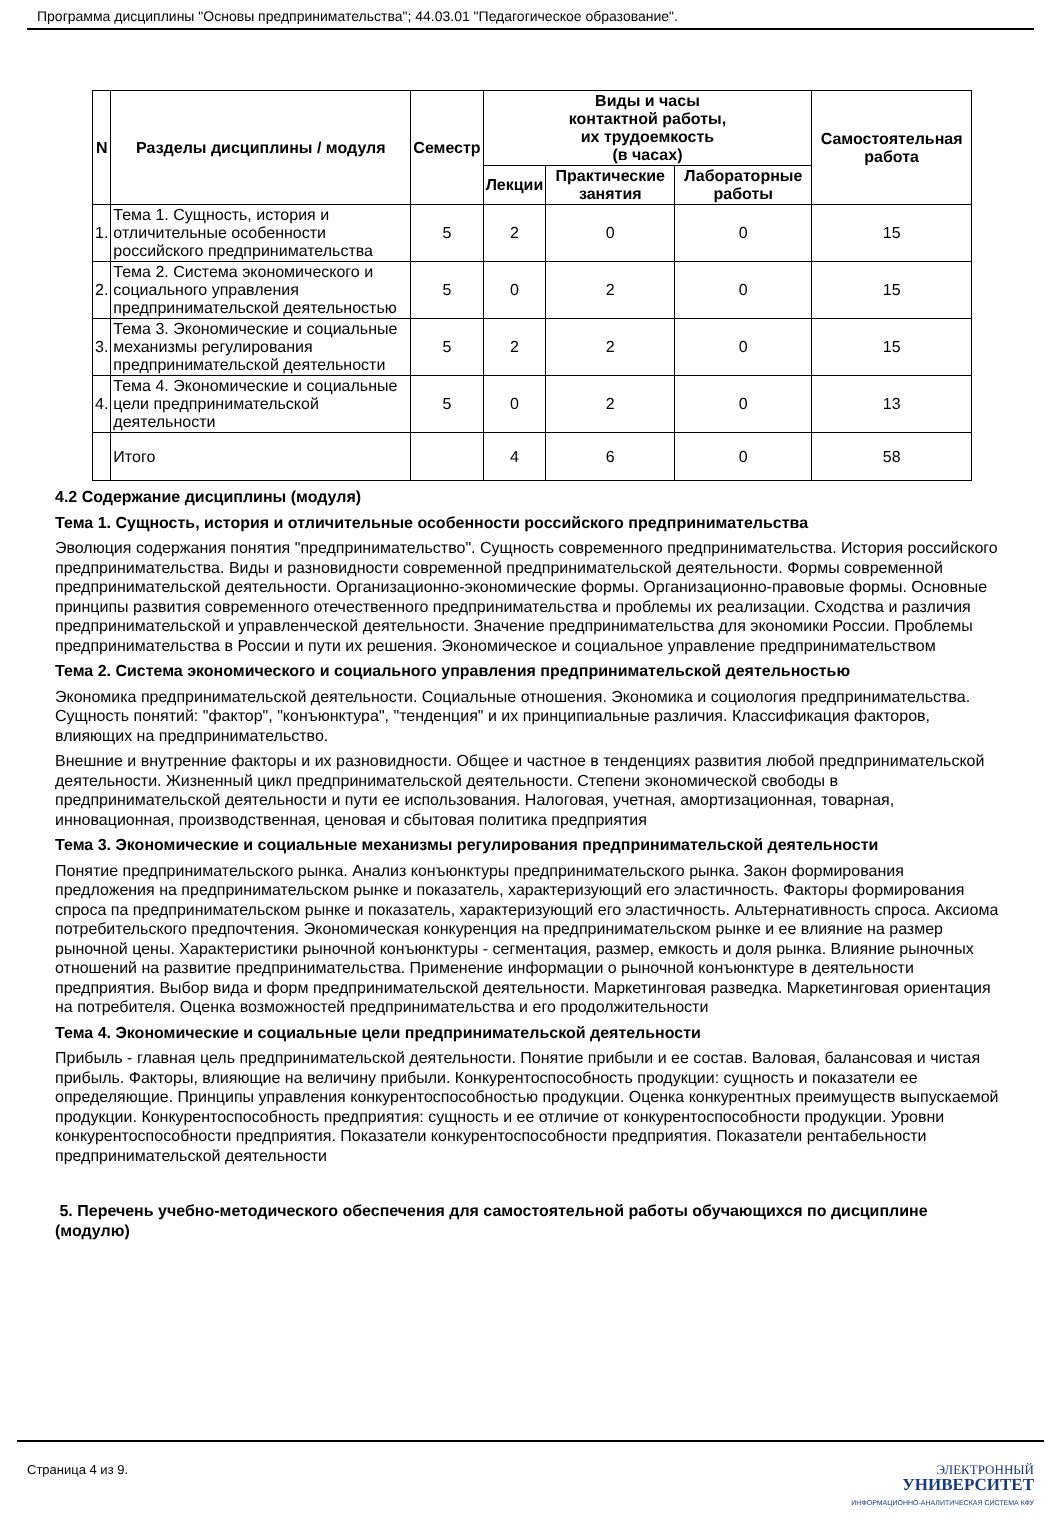Программа дисциплины "Основы предпринимательства"; 44.03.01 "Педагогическое образование".
| N | Разделы дисциплины / модуля | Семестр | Виды и часы контактной работы, их трудоемкость (в часах) | | | Самостоятельная работа |
| --- | --- | --- | --- | --- | --- | --- |
| | | | Лекции | Практические занятия | Лабораторные работы | |
| 1. | Тема 1. Сущность, история и отличительные особенности российского предпринимательства | 5 | 2 | 0 | 0 | 15 |
| 2. | Тема 2. Система экономического и социального управления предпринимательской деятельностью | 5 | 0 | 2 | 0 | 15 |
| 3. | Тема 3. Экономические и социальные механизмы регулирования предпринимательской деятельности | 5 | 2 | 2 | 0 | 15 |
| 4. | Тема 4. Экономические и социальные цели предпринимательской деятельности | 5 | 0 | 2 | 0 | 13 |
| | Итого | | 4 | 6 | 0 | 58 |
4.2 Содержание дисциплины (модуля)
Тема 1. Сущность, история и отличительные особенности российского предпринимательства
Эволюция содержания понятия "предпринимательство". Сущность современного предпринимательства. История российского предпринимательства. Виды и разновидности современной предпринимательской деятельности. Формы современной предпринимательской деятельности. Организационно-экономические формы. Организационно-правовые формы. Основные принципы развития современного отечественного предпринимательства и проблемы их реализации. Сходства и различия предпринимательской и управленческой деятельности. Значение предпринимательства для экономики России. Проблемы предпринимательства в России и пути их решения. Экономическое и социальное управление предпринимательством
Тема 2. Система экономического и социального управления предпринимательской деятельностью
Экономика предпринимательской деятельности. Социальные отношения. Экономика и социология предпринимательства. Сущность понятий: "фактор", "конъюнктура", "тенденция" и их принципиальные различия. Классификация факторов, влияющих на предпринимательство.
Внешние и внутренние факторы и их разновидности. Общее и частное в тенденциях развития любой предпринимательской деятельности. Жизненный цикл предпринимательской деятельности. Степени экономической свободы в предпринимательской деятельности и пути ее использования. Налоговая, учетная, амортизационная, товарная, инновационная, производственная, ценовая и сбытовая политика предприятия
Тема 3. Экономические и социальные механизмы регулирования предпринимательской деятельности
Понятие предпринимательского рынка. Анализ конъюнктуры предпринимательского рынка. Закон формирования предложения на предпринимательском рынке и показатель, характеризующий его эластичность. Факторы формирования спроса па предпринимательском рынке и показатель, характеризующий его эластичность. Альтернативность спроса. Аксиома потребительского предпочтения. Экономическая конкуренция на предпринимательском рынке и ее влияние на размер рыночной цены. Характеристики рыночной конъюнктуры - сегментация, размер, емкость и доля рынка. Влияние рыночных отношений на развитие предпринимательства. Применение информации о рыночной конъюнктуре в деятельности предприятия. Выбор вида и форм предпринимательской деятельности. Маркетинговая разведка. Маркетинговая ориентация на потребителя. Оценка возможностей предпринимательства и его продолжительности
Тема 4. Экономические и социальные цели предпринимательской деятельности
Прибыль - главная цель предпринимательской деятельности. Понятие прибыли и ее состав. Валовая, балансовая и чистая прибыль. Факторы, влияющие на величину прибыли. Конкурентоспособность продукции: сущность и показатели ее определяющие. Принципы управления конкурентоспособностью продукции. Оценка конкурентных преимуществ выпускаемой продукции. Конкурентоспособность предприятия: сущность и ее отличие от конкурентоспособности продукции. Уровни конкурентоспособности предприятия. Показатели конкурентоспособности предприятия. Показатели рентабельности предпринимательской деятельности
5. Перечень учебно-методического обеспечения для самостоятельной работы обучающихся по дисциплине (модулю)
Страница 4 из 9.
ЭЛЕКТРОННЫЙ
УНИВЕРСИТЕТ
ИНФОРМАЦИОННО-АНАЛИТИЧЕСКАЯ СИСТЕМА КФУ